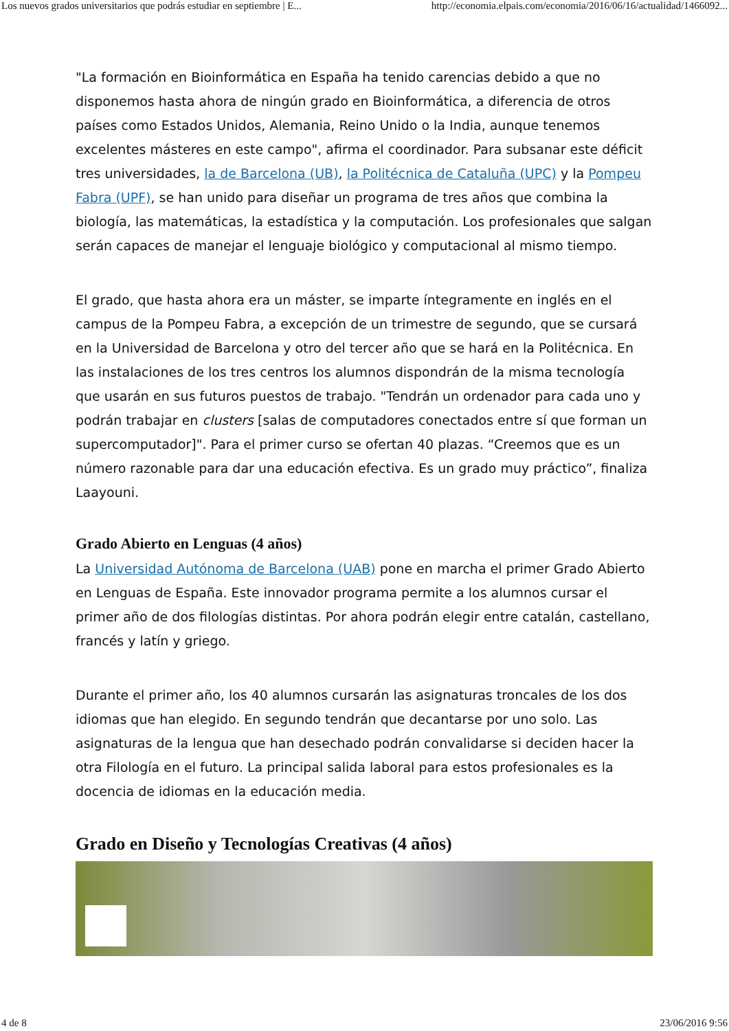Los nuevos grados universitarios que podrás estudiar en septiembre | E... http://economia.elpais.com/economia/2016/06/16/actualidad/1466092...
"La formación en Bioinformática en España ha tenido carencias debido a que no disponemos hasta ahora de ningún grado en Bioinformática, a diferencia de otros países como Estados Unidos, Alemania, Reino Unido o la India, aunque tenemos excelentes másteres en este campo", afirma el coordinador. Para subsanar este déficit tres universidades, la de Barcelona (UB), la Politécnica de Cataluña (UPC) y la Pompeu Fabra (UPF), se han unido para diseñar un programa de tres años que combina la biología, las matemáticas, la estadística y la computación. Los profesionales que salgan serán capaces de manejar el lenguaje biológico y computacional al mismo tiempo.
El grado, que hasta ahora era un máster, se imparte íntegramente en inglés en el campus de la Pompeu Fabra, a excepción de un trimestre de segundo, que se cursará en la Universidad de Barcelona y otro del tercer año que se hará en la Politécnica. En las instalaciones de los tres centros los alumnos dispondrán de la misma tecnología que usarán en sus futuros puestos de trabajo. "Tendrán un ordenador para cada uno y podrán trabajar en clusters [salas de computadores conectados entre sí que forman un supercomputador]". Para el primer curso se ofertan 40 plazas. “Creemos que es un número razonable para dar una educación efectiva. Es un grado muy práctico”, finaliza Laayouni.
Grado Abierto en Lenguas (4 años)
La Universidad Autónoma de Barcelona (UAB) pone en marcha el primer Grado Abierto en Lenguas de España. Este innovador programa permite a los alumnos cursar el primer año de dos filologías distintas. Por ahora podrán elegir entre catalán, castellano, francés y latín y griego.
Durante el primer año, los 40 alumnos cursarán las asignaturas troncales de los dos idiomas que han elegido. En segundo tendrán que decantarse por uno solo. Las asignaturas de la lengua que han desechado podrán convalidarse si deciden hacer la otra Filología en el futuro. La principal salida laboral para estos profesionales es la docencia de idiomas en la educación media.
Grado en Diseño y Tecnologías Creativas (4 años)
4 de 8 23/06/2016 9:56